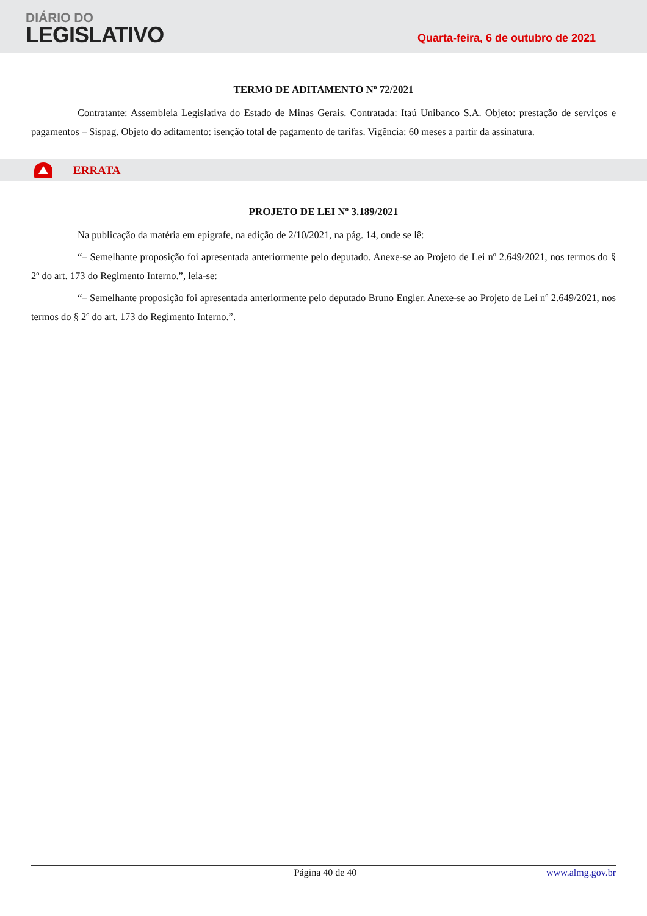DIÁRIO DO
LEGISLATIVO
Quarta-feira, 6 de outubro de 2021
TERMO DE ADITAMENTO Nº 72/2021
Contratante: Assembleia Legislativa do Estado de Minas Gerais. Contratada: Itaú Unibanco S.A. Objeto: prestação de serviços e pagamentos – Sispag. Objeto do aditamento: isenção total de pagamento de tarifas. Vigência: 60 meses a partir da assinatura.
ERRATA
PROJETO DE LEI Nº 3.189/2021
Na publicação da matéria em epígrafe, na edição de 2/10/2021, na pág. 14, onde se lê:
“– Semelhante proposição foi apresentada anteriormente pelo deputado. Anexe-se ao Projeto de Lei nº 2.649/2021, nos termos do § 2º do art. 173 do Regimento Interno.”, leia-se:
“– Semelhante proposição foi apresentada anteriormente pelo deputado Bruno Engler. Anexe-se ao Projeto de Lei nº 2.649/2021, nos termos do § 2º do art. 173 do Regimento Interno.”.
Página 40 de 40 www.almg.gov.br